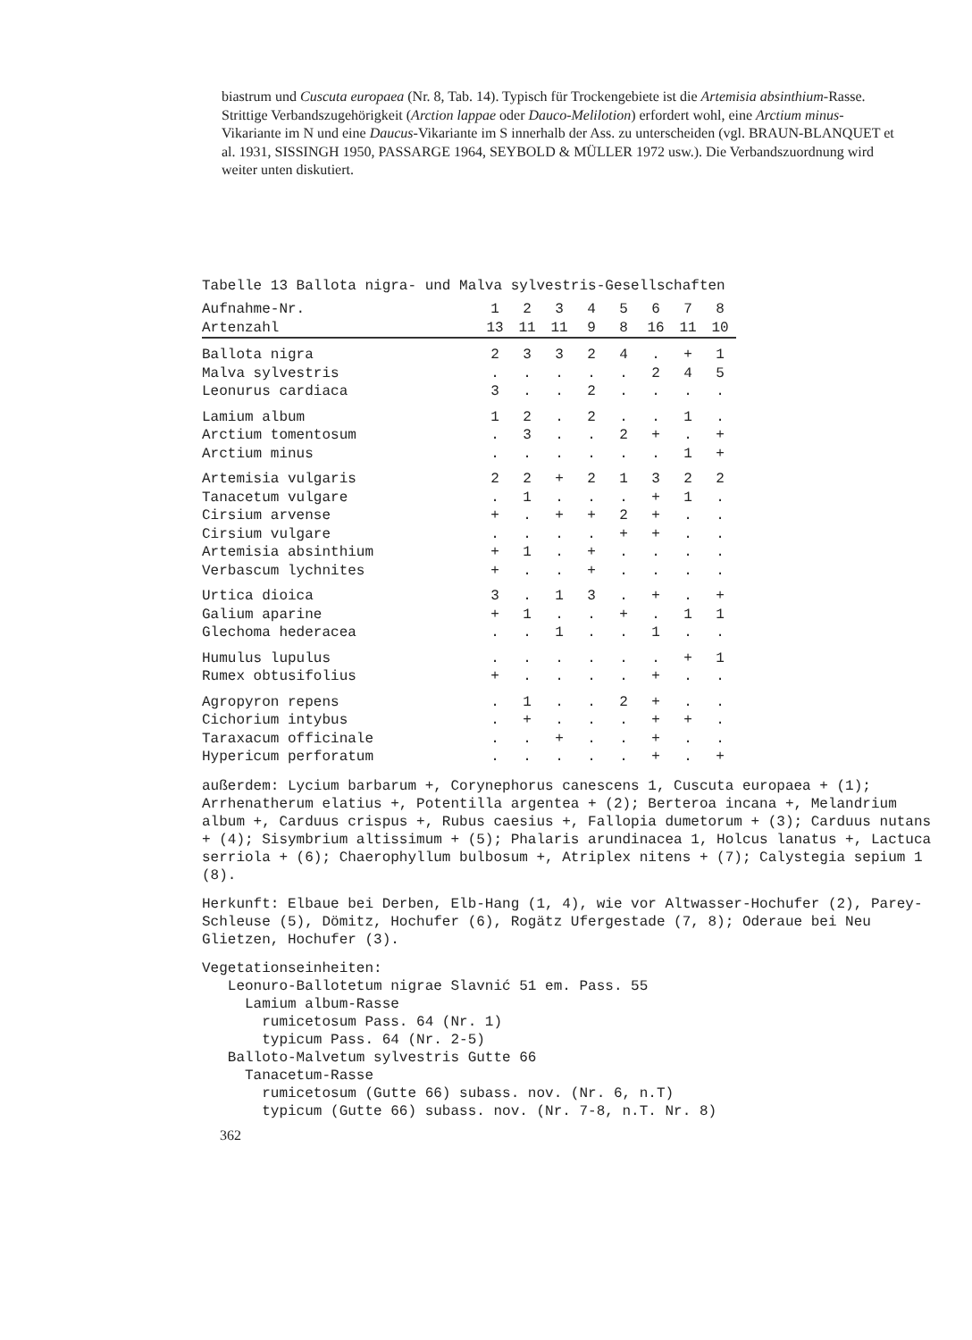biastrum und Cuscuta europaea (Nr. 8, Tab. 14). Typisch für Trockengebiete ist die Artemisia absinthium-Rasse. Strittige Verbandszugehörigkeit (Arction lappae oder Dauco-Melilotion) erfordert wohl, eine Arctium minus-Vikariante im N und eine Daucus-Vikariante im S innerhalb der Ass. zu unterscheiden (vgl. BRAUN-BLANQUET et al. 1931, SISSINGH 1950, PASSARGE 1964, SEYBOLD & MÜLLER 1972 usw.). Die Verbandszuordnung wird weiter unten diskutiert.
Tabelle 13 Ballota nigra- und Malva sylvestris-Gesellschaften
| Aufnahme-Nr. | 1 | 2 | 3 | 4 | 5 | 6 | 7 | 8 |
| --- | --- | --- | --- | --- | --- | --- | --- | --- |
| Artenzahl | 13 | 11 | 11 | 9 | 8 | 16 | 11 | 10 |
| Ballota nigra | 2 | 3 | 3 | 2 | 4 | . | + | 1 |
| Malva sylvestris | . | . | . | . | . | 2 | 4 | 5 |
| Leonurus cardiaca | 3 | . | . | 2 | . | . | . | . |
| Lamium album | 1 | 2 | . | 2 | . | . | 1 | . |
| Arctium tomentosum | . | 3 | . | . | 2 | + | . | + |
| Arctium minus | . | . | . | . | . | . | 1 | + |
| Artemisia vulgaris | 2 | 2 | + | 2 | 1 | 3 | 2 | 2 |
| Tanacetum vulgare | . | 1 | . | . | . | + | 1 | . |
| Cirsium arvense | + | . | + | + | 2 | + | . | . |
| Cirsium vulgare | . | . | . | . | + | + | . | . |
| Artemisia absinthium | + | 1 | . | + | . | . | . | . |
| Verbascum lychnites | + | . | . | + | . | . | . | . |
| Urtica dioica | 3 | . | 1 | 3 | . | + | . | + |
| Galium aparine | + | 1 | . | . | + | . | 1 | 1 |
| Glechoma hederacea | . | . | 1 | . | . | 1 | . | . |
| Humulus lupulus | . | . | . | . | . | . | + | 1 |
| Rumex obtusifolius | + | . | . | . | . | + | . | . |
| Agropyron repens | . | 1 | . | . | 2 | + | . | . |
| Cichorium intybus | . | + | . | . | . | + | + | . |
| Taraxacum officinale | . | . | + | . | . | + | . | . |
| Hypericum perforatum | . | . | . | . | . | + | . | + |
außerdem: Lycium barbarum +, Corynephorus canescens 1, Cuscuta europaea + (1); Arrhenatherum elatius +, Potentilla argentea + (2); Berteroa incana +, Melandrium album +, Carduus crispus +, Rubus caesius +, Fallopia dumetorum + (3); Carduus nutans + (4); Sisymbrium altissimum + (5); Phalaris arundinacea 1, Holcus lanatus +, Lactuca serriola + (6); Chaerophyllum bulbosum +, Atriplex nitens + (7); Calystegia sepium 1 (8).
Herkunft: Elbaue bei Derben, Elb-Hang (1, 4), wie vor Altwasser-Hochufer (2), Parey-Schleuse (5), Dömitz, Hochufer (6), Rogätz Ufergestade (7, 8); Oderaue bei Neu Glietzen, Hochufer (3).
Vegetationseinheiten:
Leonuro-Ballotetum nigrae Slavnić 51 em. Pass. 55
Lamium album-Rasse
rumicetosum Pass. 64 (Nr. 1)
typicum Pass. 64 (Nr. 2-5)
Balloto-Malvetum sylvestris Gutte 66
Tanacetum-Rasse
rumicetosum (Gutte 66) subass. nov. (Nr. 6, n.T)
typicum (Gutte 66) subass. nov. (Nr. 7-8, n.T. Nr. 8)
362